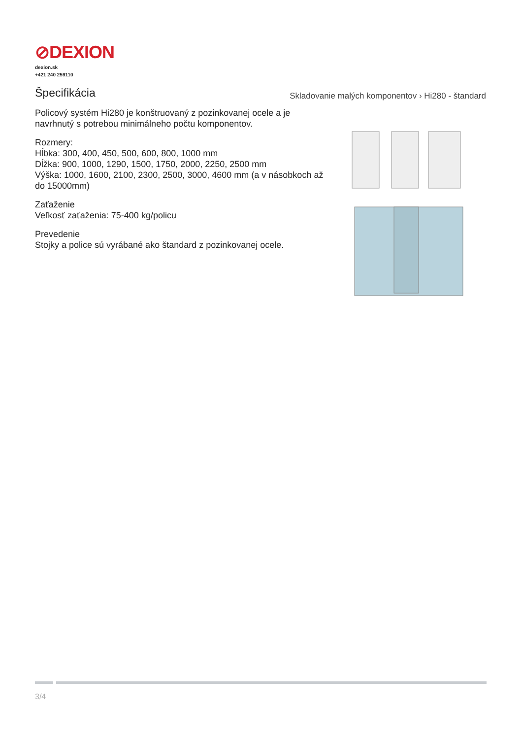⊘DEXION
dexion.sk
+421 240 259110
Špecifikácia
Skladovanie malých komponentov › Hi280 - štandard
Policový systém Hi280 je konštruovaný z pozinkovanej ocele a je navrhnutý s potrebou minimálneho počtu komponentov.
Rozmery:
Hĺbka: 300, 400, 450, 500, 600, 800, 1000 mm
Dĺžka: 900, 1000, 1290, 1500, 1750, 2000, 2250, 2500 mm
Výška: 1000, 1600, 2100, 2300, 2500, 3000, 4600 mm (a v násobkoch až do 15000mm)
Zaťaženie
Veľkosť zaťaženia: 75-400 kg/policu
Prevedenie
Stojky a police sú vyrábané ako štandard z pozinkovanej ocele.
3/4